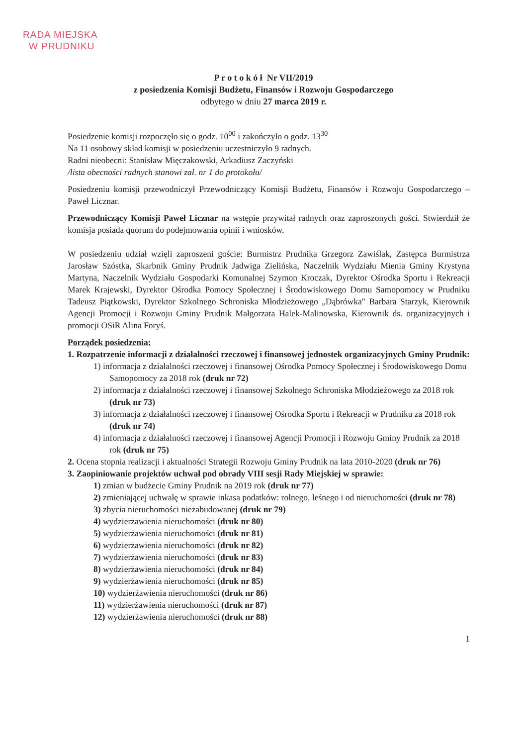RADA MIEJSKA
W PRUDNIKU
P r o t o k ó ł Nr VII/2019
z posiedzenia Komisji Budżetu, Finansów i Rozwoju Gospodarczego
odbytego w dniu 27 marca 2019 r.
Posiedzenie komisji rozpoczęło się o godz. 10<sup>00</sup> i zakończyło o godz. 13<sup>30</sup>
Na 11 osobowy skład komisji w posiedzeniu uczestniczyło 9 radnych.
Radni nieobecni: Stanisław Mięczakowski, Arkadiusz Zaczyński
/lista obecności radnych stanowi zał. nr 1 do protokołu/
Posiedzeniu komisji przewodniczył Przewodniczący Komisji Budżetu, Finansów i Rozwoju Gospodarczego – Paweł Licznar.
Przewodniczący Komisji Paweł Licznar na wstępie przywitał radnych oraz zaproszonych gości. Stwierdził że komisja posiada quorum do podejmowania opinii i wniosków.
W posiedzeniu udział wzięli zaproszeni goście: Burmistrz Prudnika Grzegorz Zawiślak, Zastępca Burmistrza Jarosław Szóstka, Skarbnik Gminy Prudnik Jadwiga Zielińska, Naczelnik Wydziału Mienia Gminy Krystyna Martyna, Naczelnik Wydziału Gospodarki Komunalnej Szymon Kroczak, Dyrektor Ośrodka Sportu i Rekreacji Marek Krajewski, Dyrektor Ośrodka Pomocy Społecznej i Środowiskowego Domu Samopomocy w Prudniku Tadeusz Piątkowski, Dyrektor Szkolnego Schroniska Młodzieżowego „Dąbrówka" Barbara Starzyk, Kierownik Agencji Promocji i Rozwoju Gminy Prudnik Małgorzata Halek-Malinowska, Kierownik ds. organizacyjnych i promocji OSiR Alina Foryś.
Porządek posiedzenia:
1. Rozpatrzenie informacji z działalności rzeczowej i finansowej jednostek organizacyjnych Gminy Prudnik:
1) informacja z działalności rzeczowej i finansowej Ośrodka Pomocy Społecznej i Środowiskowego Domu Samopomocy za 2018 rok (druk nr 72)
2) informacja z działalności rzeczowej i finansowej Szkolnego Schroniska Młodzieżowego za 2018 rok (druk nr 73)
3) informacja z działalności rzeczowej i finansowej Ośrodka Sportu i Rekreacji w Prudniku za 2018 rok (druk nr 74)
4) informacja z działalności rzeczowej i finansowej Agencji Promocji i Rozwoju Gminy Prudnik za 2018 rok (druk nr 75)
2. Ocena stopnia realizacji i aktualności Strategii Rozwoju Gminy Prudnik na lata 2010-2020 (druk nr 76)
3. Zaopiniowanie projektów uchwał pod obrady VIII sesji Rady Miejskiej w sprawie:
1) zmian w budżecie Gminy Prudnik na 2019 rok (druk nr 77)
2) zmieniającej uchwałę w sprawie inkasa podatków: rolnego, leśnego i od nieruchomości (druk nr 78)
3) zbycia nieruchomości niezabudowanej (druk nr 79)
4) wydzierżawienia nieruchomości (druk nr 80)
5) wydzierżawienia nieruchomości (druk nr 81)
6) wydzierżawienia nieruchomości (druk nr 82)
7) wydzierżawienia nieruchomości (druk nr 83)
8) wydzierżawienia nieruchomości (druk nr 84)
9) wydzierżawienia nieruchomości (druk nr 85)
10) wydzierżawienia nieruchomości (druk nr 86)
11) wydzierżawienia nieruchomości (druk nr 87)
12) wydzierżawienia nieruchomości (druk nr 88)
1